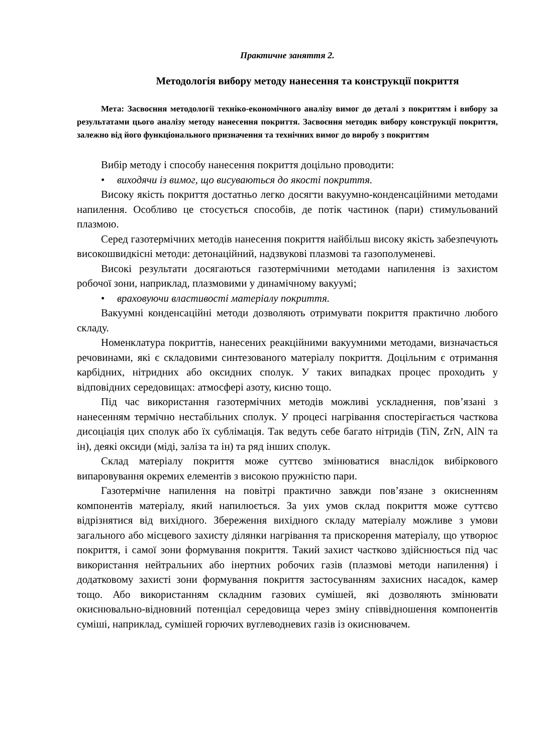Практичне заняття 2.
Методологія вибору методу нанесення та конструкції покриття
Мета: Засвоєння методології техніко-економічного аналізу вимог до деталі з покриттям і вибору за результатами цього аналізу методу нанесення покриття. Засвоєння методик вибору конструкції покриття, залежно від його функціонального призначення та технічних вимог до виробу з покриттям
Вибір методу і способу нанесення покриття доцільно проводити:
• виходячи із вимог, що висуваються до якості покриття.
Високу якість покриття достатньо легко досягти вакуумно-конденсаційними методами напилення. Особливо це стосується способів, де потік частинок (пари) стимульований плазмою.
Серед газотермічних методів нанесення покриття найбільш високу якість забезпечують високошвидкісні методи: детонаційний, надзвукові плазмові та газополуменеві.
Високі результати досягаються газотермічними методами напилення із захистом робочої зони, наприклад, плазмовими у динамічному вакуумі;
• враховуючи властивості матеріалу покриття.
Вакуумні конденсаційні методи дозволяють отримувати покриття практично любого складу.
Номенклатура покриттів, нанесених реакційними вакуумними методами, визначається речовинами, які є складовими синтезованого матеріалу покриття. Доцільним є отримання карбідних, нітридних або оксидних сполук. У таких випадках процес проходить у відповідних середовищах: атмосфері азоту, кисню тощо.
Під час використання газотермічних методів можливі ускладнення, пов’язані з нанесенням термічно нестабільних сполук. У процесі нагрівання спостерігається часткова дисоціація цих сполук або їх сублімація. Так ведуть себе багато нітридів (TiN, ZrN, AlN та ін), деякі оксиди (міді, заліза та ін) та ряд інших сполук.
Склад матеріалу покриття може суттєво змінюватися внаслідок вибіркового випаровування окремих елементів з високою пружністю пари.
Газотермічне напилення на повітрі практично завжди пов’язане з окисненням компонентів матеріалу, який напилюється. За уих умов склад покриття може суттєво відрізнятися від вихідного. Збереження вихідного складу матеріалу можливе з умови загального або місцевого захисту ділянки нагрівання та прискорення матеріалу, що утворює покриття, і самої зони формування покриття. Такий захист частково здійснюється під час використання нейтральних або інертних робочих газів (плазмові методи напилення) і додатковому захисті зони формування покриття застосуванням захисних насадок, камер тощо. Або використанням складним газових сумішей, які дозволяють змінювати окиснювально-відновний потенціал середовища через зміну співвідношення компонентів суміші, наприклад, сумішей горючих вуглеводневих газів із окиснювачем.